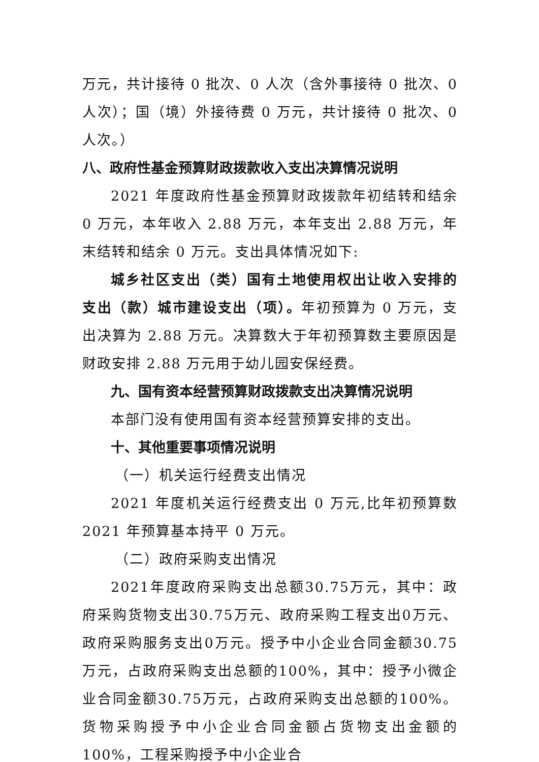万元，共计接待 0 批次、0 人次（含外事接待 0 批次、0 人次）；国（境）外接待费 0 万元，共计接待 0 批次、0 人次。）
八、政府性基金预算财政拨款收入支出决算情况说明
2021 年度政府性基金预算财政拨款年初结转和结余 0 万元，本年收入 2.88 万元，本年支出 2.88 万元，年末结转和结余 0 万元。支出具体情况如下:
城乡社区支出（类）国有土地使用权出让收入安排的支出（款）城市建设支出（项）。年初预算为 0 万元，支出决算为 2.88 万元。决算数大于年初预算数主要原因是财政安排 2.88 万元用于幼儿园安保经费。
九、国有资本经营预算财政拨款支出决算情况说明
本部门没有使用国有资本经营预算安排的支出。
十、其他重要事项情况说明
（一）机关运行经费支出情况
2021 年度机关运行经费支出 0 万元,比年初预算数 2021 年预算基本持平 0 万元。
（二）政府采购支出情况
2021年度政府采购支出总额30.75万元，其中：政府采购货物支出30.75万元、政府采购工程支出0万元、政府采购服务支出0万元。授予中小企业合同金额30.75万元，占政府采购支出总额的100%，其中：授予小微企业合同金额30.75万元，占政府采购支出总额的100%。货物采购授予中小企业合同金额占货物支出金额的100%，工程采购授予中小企业合